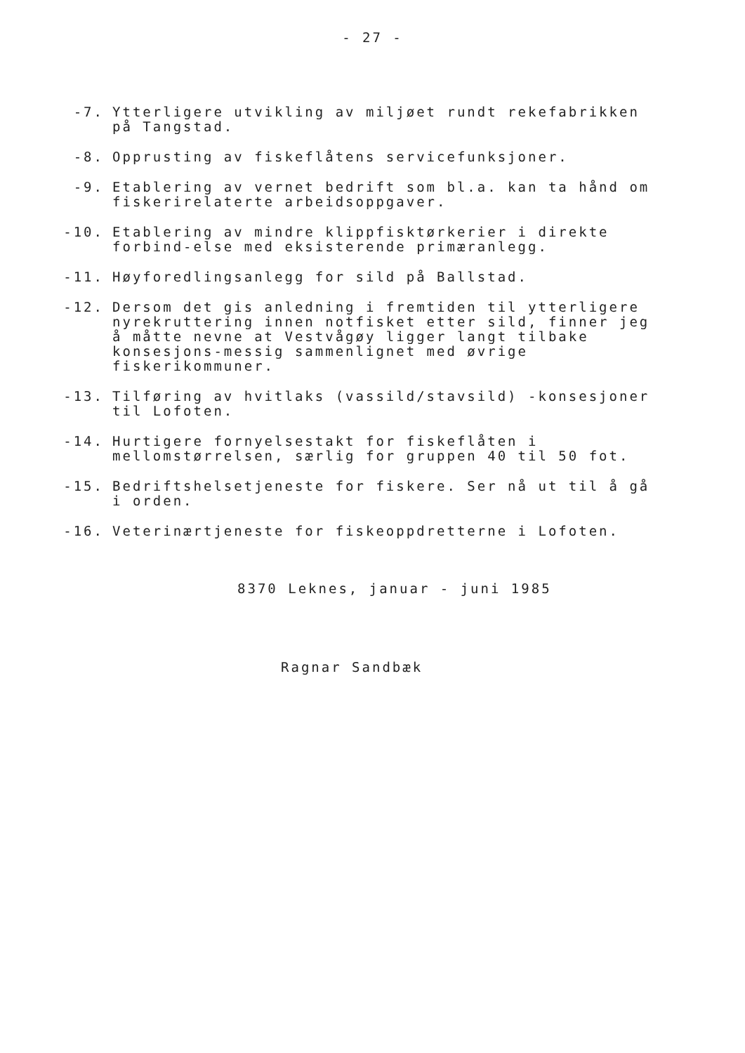- 27 -
-7. Ytterligere utvikling av miljøet rundt rekefabrikken på Tangstad.
-8. Opprusting av fiskeflåtens servicefunksjoner.
-9. Etablering av vernet bedrift som bl.a. kan ta hånd om fiskerirelaterte arbeidsoppgaver.
-10. Etablering av mindre klippfisktørkerier i direkte forbind-else med eksisterende primæranlegg.
-11. Høyforedlingsanlegg for sild på Ballstad.
-12. Dersom det gis anledning i fremtiden til ytterligere nyrekruttering innen notfisket etter sild, finner jeg å måtte nevne at Vestvågøy ligger langt tilbake konsesjons-messig sammenlignet med øvrige fiskerikommuner.
-13. Tilføring av hvitlaks (vassild/stavsild) -konsesjoner til Lofoten.
-14. Hurtigere fornyelsestakt for fiskeflåten i mellomstørrelsen, særlig for gruppen 40 til 50 fot.
-15. Bedriftshelsetjeneste for fiskere. Ser nå ut til å gå i orden.
-16. Veterinærtjeneste for fiskeoppdretterne i Lofoten.
8370 Leknes, januar - juni 1985
Ragnar Sandbæk